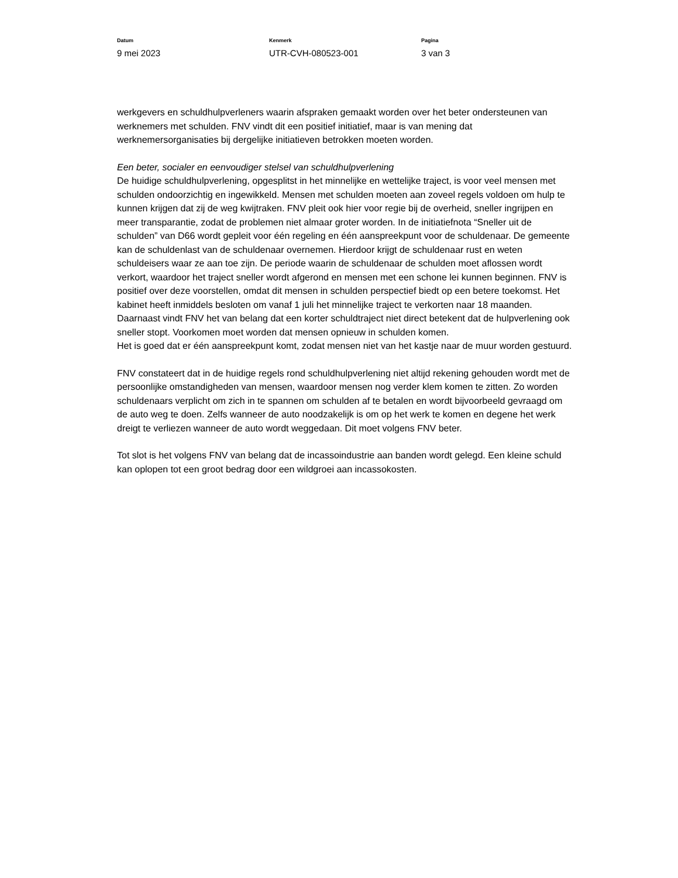Datum
9 mei 2023
Kenmerk
UTR-CVH-080523-001
Pagina
3 van 3
werkgevers en schuldhulpverleners waarin afspraken gemaakt worden over het beter ondersteunen van werknemers met schulden. FNV vindt dit een positief initiatief, maar is van mening dat werknemersorganisaties bij dergelijke initiatieven betrokken moeten worden.
Een beter, socialer en eenvoudiger stelsel van schuldhulpverlening
De huidige schuldhulpverlening, opgesplitst in het minnelijke en wettelijke traject, is voor veel mensen met schulden ondoorzichtig en ingewikkeld. Mensen met schulden moeten aan zoveel regels voldoen om hulp te kunnen krijgen dat zij de weg kwijtraken. FNV pleit ook hier voor regie bij de overheid, sneller ingrijpen en meer transparantie, zodat de problemen niet almaar groter worden. In de initiatiefnota “Sneller uit de schulden” van D66 wordt gepleit voor één regeling en één aanspreekpunt voor de schuldenaar. De gemeente kan de schuldenlast van de schuldenaar overnemen. Hierdoor krijgt de schuldenaar rust en weten schuldeisers waar ze aan toe zijn. De periode waarin de schuldenaar de schulden moet aflossen wordt verkort, waardoor het traject sneller wordt afgerond en mensen met een schone lei kunnen beginnen. FNV is positief over deze voorstellen, omdat dit mensen in schulden perspectief biedt op een betere toekomst. Het kabinet heeft inmiddels besloten om vanaf 1 juli het minnelijke traject te verkorten naar 18 maanden. Daarnaast vindt FNV het van belang dat een korter schuldtraject niet direct betekent dat de hulpverlening ook sneller stopt. Voorkomen moet worden dat mensen opnieuw in schulden komen.
Het is goed dat er één aanspreekpunt komt, zodat mensen niet van het kastje naar de muur worden gestuurd.
FNV constateert dat in de huidige regels rond schuldhulpverlening niet altijd rekening gehouden wordt met de persoonlijke omstandigheden van mensen, waardoor mensen nog verder klem komen te zitten. Zo worden schuldenaars verplicht om zich in te spannen om schulden af te betalen en wordt bijvoorbeeld gevraagd om de auto weg te doen. Zelfs wanneer de auto noodzakelijk is om op het werk te komen en degene het werk dreigt te verliezen wanneer de auto wordt weggedaan. Dit moet volgens FNV beter.
Tot slot is het volgens FNV van belang dat de incassoindustrie aan banden wordt gelegd. Een kleine schuld kan oplopen tot een groot bedrag door een wildgroei aan incassokosten.